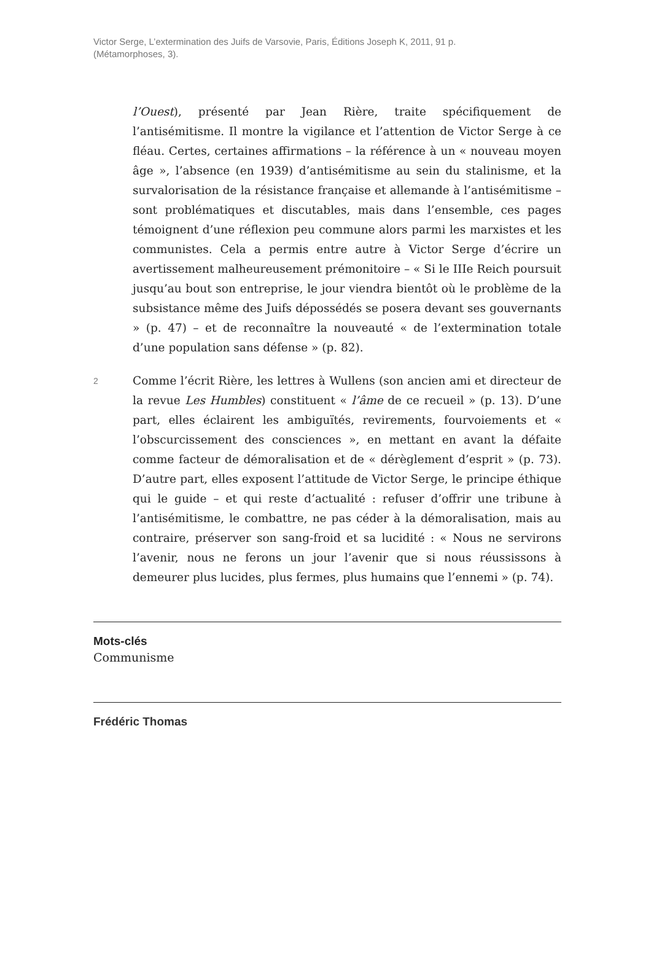Victor Serge, L’extermination des Juifs de Varsovie, Paris, Éditions Joseph K, 2011, 91 p. (Métamorphoses, 3).
l’Ouest), présenté par Jean Rière, traite spécifiquement de l’antisémitisme. Il montre la vigilance et l’attention de Victor Serge à ce fléau. Certes, certaines affirmations – la référence à un « nouveau moyen âge », l’absence (en 1939) d’antisémitisme au sein du stalinisme, et la survalorisation de la résistance française et allemande à l’antisémitisme – sont problématiques et discutables, mais dans l’ensemble, ces pages témoignent d’une réflexion peu commune alors parmi les marxistes et les communistes. Cela a permis entre autre à Victor Serge d’écrire un avertissement malheureusement prémonitoire – « Si le IIIe Reich poursuit jusqu’au bout son entreprise, le jour viendra bientôt où le problème de la subsistance même des Juifs dépossédés se posera devant ses gouvernants » (p. 47) – et de reconnaître la nouveauté « de l’extermination totale d’une population sans défense » (p. 82).
2
Comme l’écrit Rière, les lettres à Wullens (son ancien ami et directeur de la revue Les Humbles) constituent « l’âme de ce recueil » (p. 13). D’une part, elles éclairent les ambiguïtés, revirements, fourvoiements et « l’obscurcissement des consciences », en mettant en avant la défaite comme facteur de démoralisation et de « dérèglement d’esprit » (p. 73). D’autre part, elles exposent l’attitude de Victor Serge, le principe éthique qui le guide – et qui reste d’actualité : refuser d’offrir une tribune à l’antisémitisme, le combattre, ne pas céder à la démoralisation, mais au contraire, préserver son sang-froid et sa lucidité : « Nous ne servirons l’avenir, nous ne ferons un jour l’avenir que si nous réussissons à demeurer plus lucides, plus fermes, plus humains que l’ennemi » (p. 74).
Mots-clés
Communisme
Frédéric Thomas